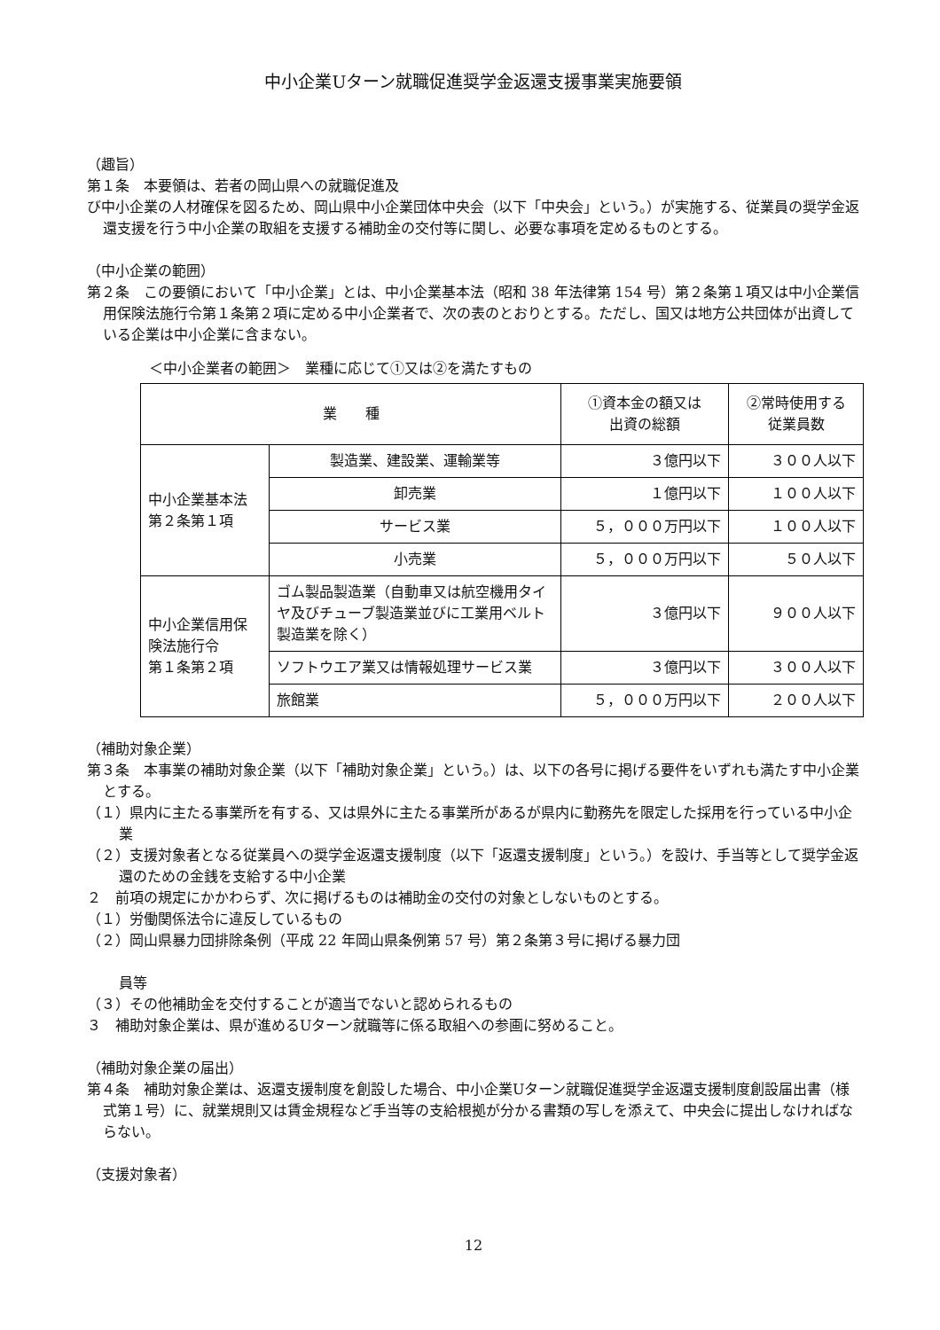中小企業Uターン就職促進奨学金返還支援事業実施要領
（趣旨）
第１条　本要領は、若者の岡山県への就職促進及
び中小企業の人材確保を図るため、岡山県中小企業団体中央会（以下「中央会」という。）が実施する、従業員の奨学金返還支援を行う中小企業の取組を支援する補助金の交付等に関し、必要な事項を定めるものとする。
（中小企業の範囲）
第２条　この要領において「中小企業」とは、中小企業基本法（昭和 38 年法律第 154 号）第２条第１項又は中小企業信用保険法施行令第１条第２項に定める中小企業者で、次の表のとおりとする。ただし、国又は地方公共団体が出資している企業は中小企業に含まない。
＜中小企業者の範囲＞　業種に応じて①又は②を満たすもの
| 業 種 | | ①資本金の額又は 出資の総額 | ②常時使用する 従業員数 |
| --- | --- | --- | --- |
| 中小企業基本法 第２条第１項 | 製造業、建設業、運輸業等 | ３億円以下 | ３００人以下 |
| | 卸売業 | １億円以下 | １００人以下 |
| | サービス業 | ５，０００万円以下 | １００人以下 |
| | 小売業 | ５，０００万円以下 | ５０人以下 |
| 中小企業信用保 険法施行令 第１条第２項 | ゴム製品製造業（自動車又は航空機用タイヤ及びチューブ製造業並びに工業用ベルト製造業を除く） | ３億円以下 | ９００人以下 |
| | ソフトウエア業又は情報処理サービス業 | ３億円以下 | ３００人以下 |
| | 旅館業 | ５，０００万円以下 | ２００人以下 |
（補助対象企業）
第３条　本事業の補助対象企業（以下「補助対象企業」という。）は、以下の各号に掲げる要件をいずれも満たす中小企業とする。
（１）県内に主たる事業所を有する、又は県外に主たる事業所があるが県内に勤務先を限定した採用を行っている中小企業
（２）支援対象者となる従業員への奨学金返還支援制度（以下「返還支援制度」という。）を設け、手当等として奨学金返還のための金銭を支給する中小企業
２　前項の規定にかかわらず、次に掲げるものは補助金の交付の対象としないものとする。
（１）労働関係法令に違反しているもの
（２）岡山県暴力団排除条例（平成 22 年岡山県条例第 57 号）第２条第３号に掲げる暴力団
員等
（３）その他補助金を交付することが適当でないと認められるもの
３　補助対象企業は、県が進めるUターン就職等に係る取組への参画に努めること。
（補助対象企業の届出）
第４条　補助対象企業は、返還支援制度を創設した場合、中小企業Uターン就職促進奨学金返還支援制度創設届出書（様式第１号）に、就業規則又は賃金規程など手当等の支給根拠が分かる書類の写しを添えて、中央会に提出しなければならない。
（支援対象者）
12